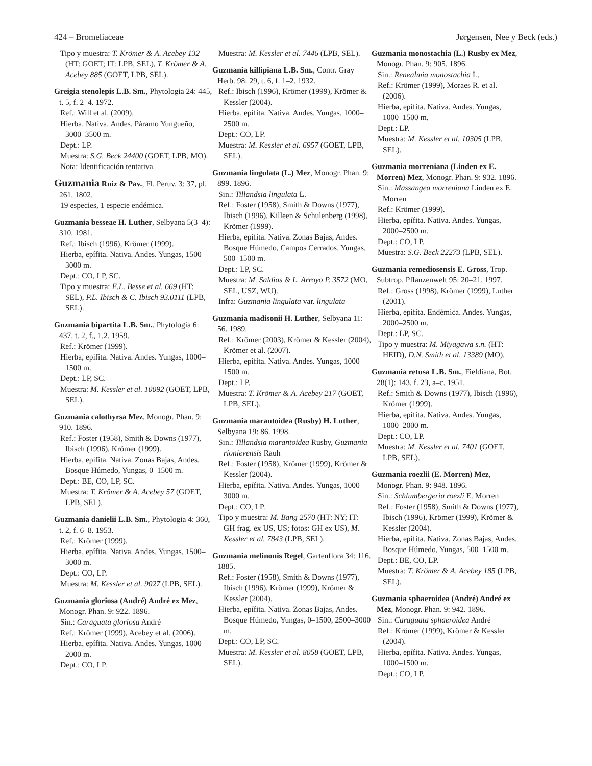424 – Bromeliaceae Jørgensen, Nee y Beck (eds.)
Tipo y muestra: T. Krömer & A. Acebey 132 (HT: GOET; IT: LPB, SEL), T. Krömer & A. Acebey 885 (GOET, LPB, SEL).
Greigia stenolepis L.B. Sm., Phytologia 24: 445, t. 5, f. 2–4. 1972.
Ref.: Will et al. (2009).
Hierba. Nativa. Andes. Páramo Yungueño, 3000–3500 m.
Dept.: LP.
Muestra: S.G. Beck 24400 (GOET, LPB, MO).
Nota: Identificación tentativa.
Guzmania Ruiz & Pav., Fl. Peruv. 3: 37, pl. 261. 1802.
19 especies, 1 especie endémica.
Guzmania besseae H. Luther, Selbyana 5(3–4): 310. 1981.
Ref.: Ibisch (1996), Krömer (1999).
Hierba, epífita. Nativa. Andes. Yungas, 1500–3000 m.
Dept.: CO, LP, SC.
Tipo y muestra: E.L. Besse et al. 669 (HT: SEL), P.L. Ibisch & C. Ibisch 93.0111 (LPB, SEL).
Guzmania bipartita L.B. Sm., Phytologia 6: 437, t. 2, f., 1,2. 1959.
Ref.: Krömer (1999).
Hierba, epífita. Nativa. Andes. Yungas, 1000–1500 m.
Dept.: LP, SC.
Muestra: M. Kessler et al. 10092 (GOET, LPB, SEL).
Guzmania calothyrsa Mez, Monogr. Phan. 9: 910. 1896.
Ref.: Foster (1958), Smith & Downs (1977), Ibisch (1996), Krömer (1999).
Hierba, epífita. Nativa. Zonas Bajas, Andes. Bosque Húmedo, Yungas, 0–1500 m.
Dept.: BE, CO, LP, SC.
Muestra: T. Krömer & A. Acebey 57 (GOET, LPB, SEL).
Guzmania danielii L.B. Sm., Phytologia 4: 360, t. 2, f. 6–8. 1953.
Ref.: Krömer (1999).
Hierba, epífita. Nativa. Andes. Yungas, 1500–3000 m.
Dept.: CO, LP.
Muestra: M. Kessler et al. 9027 (LPB, SEL).
Guzmania gloriosa (André) André ex Mez, Monogr. Phan. 9: 922. 1896.
Sin.: Caraguata gloriosa André
Ref.: Krömer (1999), Acebey et al. (2006).
Hierba, epífita. Nativa. Andes. Yungas, 1000–2000 m.
Dept.: CO, LP.
Muestra: M. Kessler et al. 7446 (LPB, SEL).
Guzmania killipiana L.B. Sm., Contr. Gray Herb. 98: 29, t. 6, f. 1–2. 1932.
Ref.: Ibisch (1996), Krömer (1999), Krömer & Kessler (2004).
Hierba, epífita. Nativa. Andes. Yungas, 1000–2500 m.
Dept.: CO, LP.
Muestra: M. Kessler et al. 6957 (GOET, LPB, SEL).
Guzmania lingulata (L.) Mez, Monogr. Phan. 9: 899. 1896.
Sin.: Tillandsia lingulata L.
Ref.: Foster (1958), Smith & Downs (1977), Ibisch (1996), Killeen & Schulenberg (1998), Krömer (1999).
Hierba, epífita. Nativa. Zonas Bajas, Andes. Bosque Húmedo, Campos Cerrados, Yungas, 500–1500 m.
Dept.: LP, SC.
Muestra: M. Saldias & L. Arroyo P. 3572 (MO, SEL, USZ, WU).
Infra: Guzmania lingulata var. lingulata
Guzmania madisonii H. Luther, Selbyana 11: 56. 1989.
Ref.: Krömer (2003), Krömer & Kessler (2004), Krömer et al. (2007).
Hierba, epífita. Nativa. Andes. Yungas, 1000–1500 m.
Dept.: LP.
Muestra: T. Krömer & A. Acebey 217 (GOET, LPB, SEL).
Guzmania marantoidea (Rusby) H. Luther, Selbyana 19: 86. 1998.
Sin.: Tillandsia marantoidea Rusby, Guzmania rionievensis Rauh
Ref.: Foster (1958), Krömer (1999), Krömer & Kessler (2004).
Hierba, epífita. Nativa. Andes. Yungas, 1000–3000 m.
Dept.: CO, LP.
Tipo y muestra: M. Bang 2570 (HT: NY; IT: GH frag. ex US, US; fotos: GH ex US), M. Kessler et al. 7843 (LPB, SEL).
Guzmania melinonis Regel, Gartenflora 34: 116. 1885.
Ref.: Foster (1958), Smith & Downs (1977), Ibisch (1996), Krömer (1999), Krömer & Kessler (2004).
Hierba, epífita. Nativa. Zonas Bajas, Andes. Bosque Húmedo, Yungas, 0–1500, 2500–3000 m.
Dept.: CO, LP, SC.
Muestra: M. Kessler et al. 8058 (GOET, LPB, SEL).
Guzmania monostachia (L.) Rusby ex Mez, Monogr. Phan. 9: 905. 1896.
Sin.: Renealmia monostachia L.
Ref.: Krömer (1999), Moraes R. et al. (2006).
Hierba, epífita. Nativa. Andes. Yungas, 1000–1500 m.
Dept.: LP.
Muestra: M. Kessler et al. 10305 (LPB, SEL).
Guzmania morreniana (Linden ex E. Morren) Mez, Monogr. Phan. 9: 932. 1896.
Sin.: Massangea morreniana Linden ex E. Morren
Ref.: Krömer (1999).
Hierba, epífita. Nativa. Andes. Yungas, 2000–2500 m.
Dept.: CO, LP.
Muestra: S.G. Beck 22273 (LPB, SEL).
Guzmania remediosensis E. Gross, Trop. Subtrop. Pflanzenwelt 95: 20–21. 1997.
Ref.: Gross (1998), Krömer (1999), Luther (2001).
Hierba, epífita. Endémica. Andes. Yungas, 2000–2500 m.
Dept.: LP, SC.
Tipo y muestra: M. Miyagawa s.n. (HT: HEID), D.N. Smith et al. 13389 (MO).
Guzmania retusa L.B. Sm., Fieldiana, Bot. 28(1): 143, f. 23, a–c. 1951.
Ref.: Smith & Downs (1977), Ibisch (1996), Krömer (1999).
Hierba, epífita. Nativa. Andes. Yungas, 1000–2000 m.
Dept.: CO, LP.
Muestra: M. Kessler et al. 7401 (GOET, LPB, SEL).
Guzmania roezlii (E. Morren) Mez, Monogr. Phan. 9: 948. 1896.
Sin.: Schlumbergeria roezli E. Morren
Ref.: Foster (1958), Smith & Downs (1977), Ibisch (1996), Krömer (1999), Krömer & Kessler (2004).
Hierba, epífita. Nativa. Zonas Bajas, Andes. Bosque Húmedo, Yungas, 500–1500 m.
Dept.: BE, CO, LP.
Muestra: T. Krömer & A. Acebey 185 (LPB, SEL).
Guzmania sphaeroidea (André) André ex Mez, Monogr. Phan. 9: 942. 1896.
Sin.: Caraguata sphaeroidea André
Ref.: Krömer (1999), Krömer & Kessler (2004).
Hierba, epífita. Nativa. Andes. Yungas, 1000–1500 m.
Dept.: CO, LP.